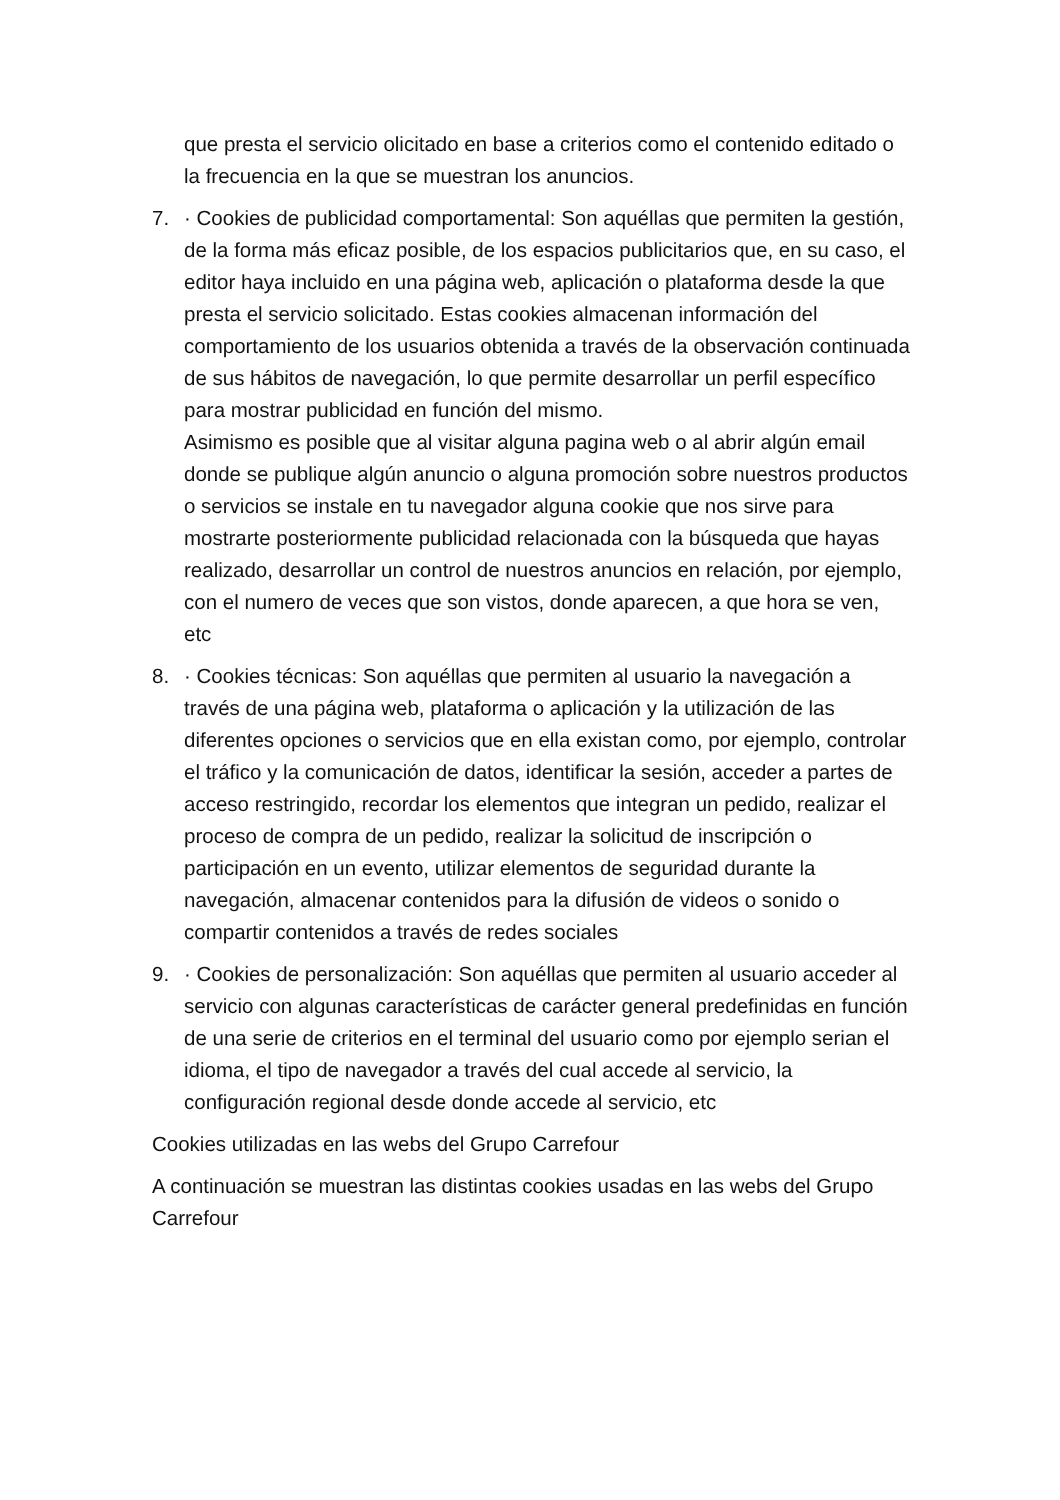que presta el servicio olicitado en base a criterios como el contenido editado o la frecuencia en la que se muestran los anuncios.
7. · Cookies de publicidad comportamental: Son aquéllas que permiten la gestión, de la forma más eficaz posible, de los espacios publicitarios que, en su caso, el editor haya incluido en una página web, aplicación o plataforma desde la que presta el servicio solicitado. Estas cookies almacenan información del comportamiento de los usuarios obtenida a través de la observación continuada de sus hábitos de navegación, lo que permite desarrollar un perfil específico para mostrar publicidad en función del mismo.
Asimismo es posible que al visitar alguna pagina web o al abrir algún email donde se publique algún anuncio o alguna promoción sobre nuestros productos o servicios se instale en tu navegador alguna cookie que nos sirve para mostrarte posteriormente publicidad relacionada con la búsqueda que hayas realizado, desarrollar un control de nuestros anuncios en relación, por ejemplo, con el numero de veces que son vistos, donde aparecen, a que hora se ven, etc
8. · Cookies técnicas: Son aquéllas que permiten al usuario la navegación a través de una página web, plataforma o aplicación y la utilización de las diferentes opciones o servicios que en ella existan como, por ejemplo, controlar el tráfico y la comunicación de datos, identificar la sesión, acceder a partes de acceso restringido, recordar los elementos que integran un pedido, realizar el proceso de compra de un pedido, realizar la solicitud de inscripción o participación en un evento, utilizar elementos de seguridad durante la navegación, almacenar contenidos para la difusión de videos o sonido o compartir contenidos a través de redes sociales
9. · Cookies de personalización: Son aquéllas que permiten al usuario acceder al servicio con algunas características de carácter general predefinidas en función de una serie de criterios en el terminal del usuario como por ejemplo serian el idioma, el tipo de navegador a través del cual accede al servicio, la configuración regional desde donde accede al servicio, etc
Cookies utilizadas en las webs del Grupo Carrefour
A continuación se muestran las distintas cookies usadas en las webs del Grupo Carrefour